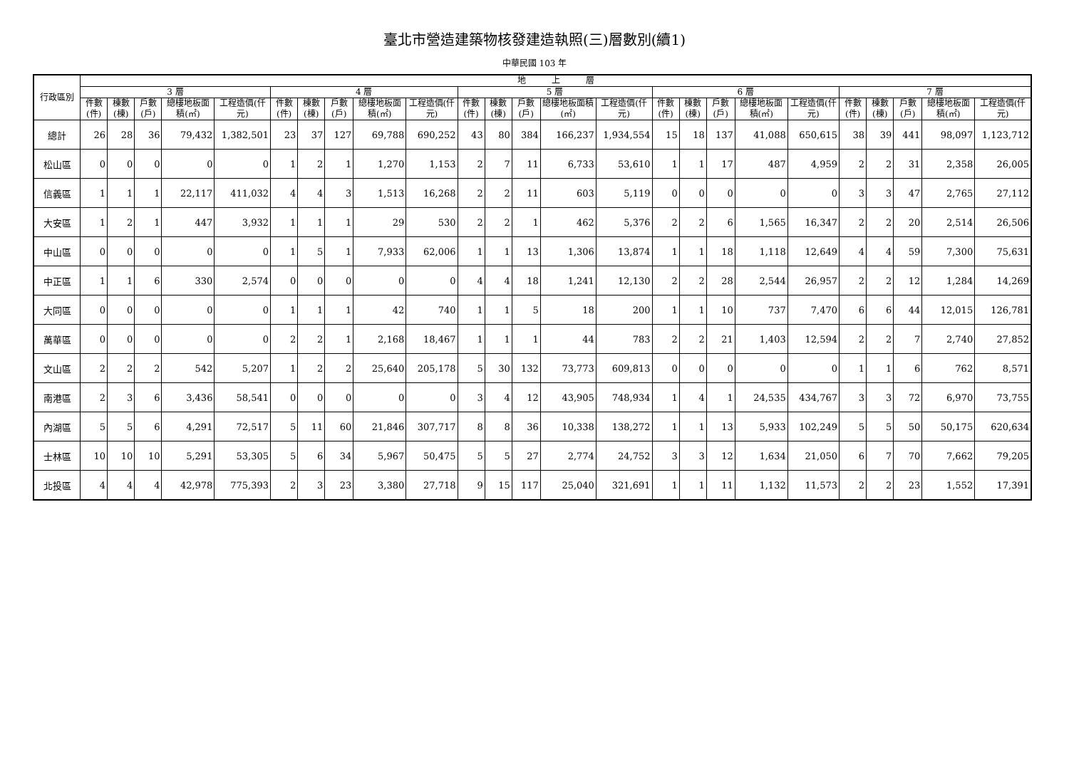臺北市營造建築物核發建造執照(三)層數別(續1)
中華民國 103 年
| 行政區別 | 地 上 層 | | | | | | | | | | | | | | | | | | | | | | | | |
| --- | --- | --- | --- | --- | --- | --- | --- | --- | --- | --- | --- | --- | --- | --- | --- | --- | --- | --- | --- | --- | --- | --- | --- | --- | --- |
| | 3 層 | | | | | 4 層 | | | | | 5 層 | | | | | 6 層 | | | | | 7 層 | | | | |
| | 件數(件) | 棟數(棟) | 戶數(戶) | 總樓地板面積(㎡) | 工程造價(仟元) | 件數(件) | 棟數(棟) | 戶數(戶) | 總樓地板面積(㎡) | 工程造價(仟元) | 件數(件) | 棟數(棟) | 戶數(戶) | 總樓地板面積(㎡) | 工程造價(仟元) | 件數(件) | 棟數(棟) | 戶數(戶) | 總樓地板面積(㎡) | 工程造價(仟元) | 件數(件) | 棟數(棟) | 戶數(戶) | 總樓地板面積(㎡) | 工程造價(仟元) |
| 總計 | 26 | 28 | 36 | 79,432 | 1,382,501 | 23 | 37 | 127 | 69,788 | 690,252 | 43 | 80 | 384 | 166,237 | 1,934,554 | 15 | 18 | 137 | 41,088 | 650,615 | 38 | 39 | 441 | 98,097 | 1,123,712 |
| 松山區 | 0 | 0 | 0 | 0 | 0 | 1 | 2 | 1 | 1,270 | 1,153 | 2 | 7 | 11 | 6,733 | 53,610 | 1 | 1 | 17 | 487 | 4,959 | 2 | 2 | 31 | 2,358 | 26,005 |
| 信義區 | 1 | 1 | 1 | 22,117 | 411,032 | 4 | 4 | 3 | 1,513 | 16,268 | 2 | 2 | 11 | 603 | 5,119 | 0 | 0 | 0 | 0 | 0 | 3 | 3 | 47 | 2,765 | 27,112 |
| 大安區 | 1 | 2 | 1 | 447 | 3,932 | 1 | 1 | 1 | 29 | 530 | 2 | 2 | 1 | 462 | 5,376 | 2 | 2 | 6 | 1,565 | 16,347 | 2 | 2 | 20 | 2,514 | 26,506 |
| 中山區 | 0 | 0 | 0 | 0 | 0 | 1 | 5 | 1 | 7,933 | 62,006 | 1 | 1 | 13 | 1,306 | 13,874 | 1 | 1 | 18 | 1,118 | 12,649 | 4 | 4 | 59 | 7,300 | 75,631 |
| 中正區 | 1 | 1 | 6 | 330 | 2,574 | 0 | 0 | 0 | 0 | 0 | 4 | 4 | 18 | 1,241 | 12,130 | 2 | 2 | 28 | 2,544 | 26,957 | 2 | 2 | 12 | 1,284 | 14,269 |
| 大同區 | 0 | 0 | 0 | 0 | 0 | 1 | 1 | 1 | 42 | 740 | 1 | 1 | 5 | 18 | 200 | 1 | 1 | 10 | 737 | 7,470 | 6 | 6 | 44 | 12,015 | 126,781 |
| 萬華區 | 0 | 0 | 0 | 0 | 0 | 2 | 2 | 1 | 2,168 | 18,467 | 1 | 1 | 1 | 44 | 783 | 2 | 2 | 21 | 1,403 | 12,594 | 2 | 2 | 7 | 2,740 | 27,852 |
| 文山區 | 2 | 2 | 2 | 542 | 5,207 | 1 | 2 | 2 | 25,640 | 205,178 | 5 | 30 | 132 | 73,773 | 609,813 | 0 | 0 | 0 | 0 | 0 | 1 | 1 | 6 | 762 | 8,571 |
| 南港區 | 2 | 3 | 6 | 3,436 | 58,541 | 0 | 0 | 0 | 0 | 0 | 3 | 4 | 12 | 43,905 | 748,934 | 1 | 4 | 1 | 24,535 | 434,767 | 3 | 3 | 72 | 6,970 | 73,755 |
| 內湖區 | 5 | 5 | 6 | 4,291 | 72,517 | 5 | 11 | 60 | 21,846 | 307,717 | 8 | 8 | 36 | 10,338 | 138,272 | 1 | 1 | 13 | 5,933 | 102,249 | 5 | 5 | 50 | 50,175 | 620,634 |
| 士林區 | 10 | 10 | 10 | 5,291 | 53,305 | 5 | 6 | 34 | 5,967 | 50,475 | 5 | 5 | 27 | 2,774 | 24,752 | 3 | 3 | 12 | 1,634 | 21,050 | 6 | 7 | 70 | 7,662 | 79,205 |
| 北投區 | 4 | 4 | 4 | 42,978 | 775,393 | 2 | 3 | 23 | 3,380 | 27,718 | 9 | 15 | 117 | 25,040 | 321,691 | 1 | 1 | 11 | 1,132 | 11,573 | 2 | 2 | 23 | 1,552 | 17,391 |